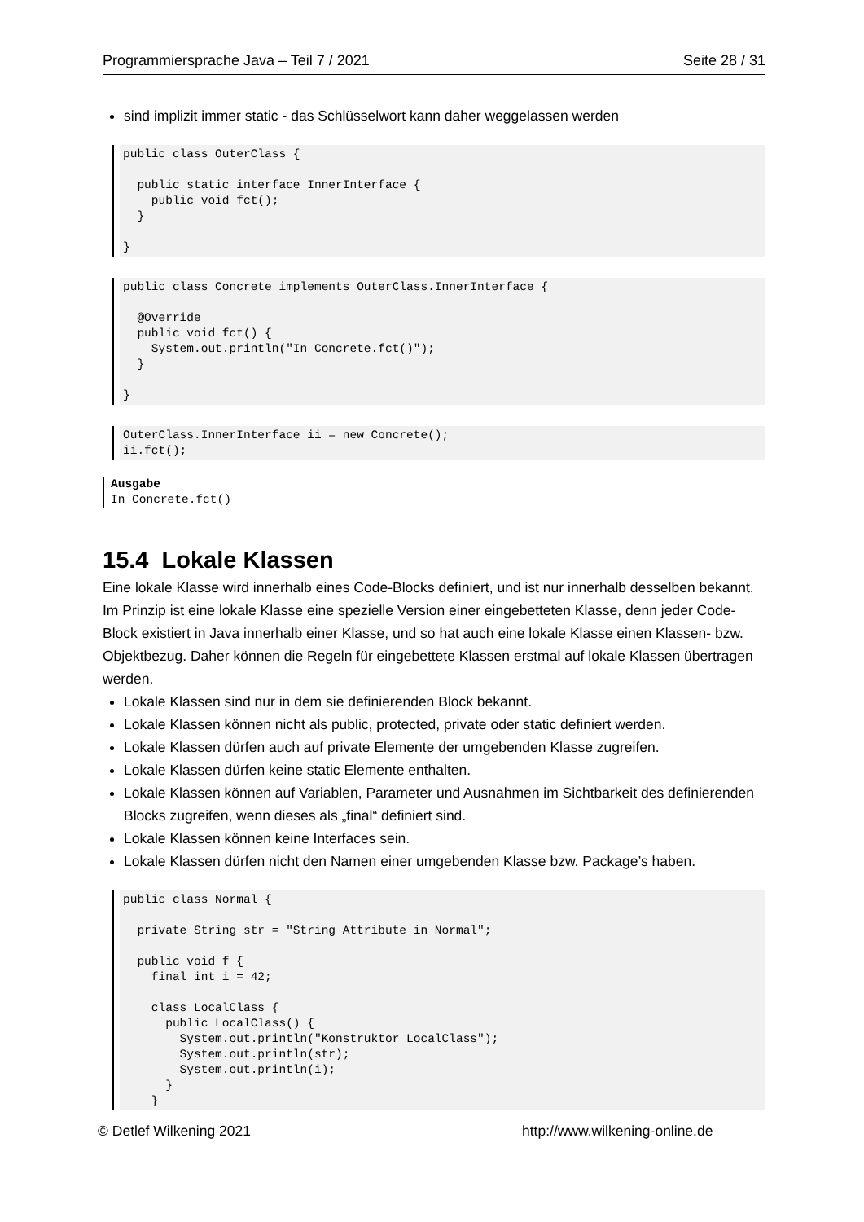Programmiersprache Java – Teil 7 / 2021 Seite 28 / 31
sind implizit immer static - das Schlüsselwort kann daher weggelassen werden
public class OuterClass {

  public static interface InnerInterface {
    public void fct();
  }

}
public class Concrete implements OuterClass.InnerInterface {

  @Override
  public void fct() {
    System.out.println("In Concrete.fct()");
  }

}
OuterClass.InnerInterface ii = new Concrete();
ii.fct();
Ausgabe
In Concrete.fct()
15.4 Lokale Klassen
Eine lokale Klasse wird innerhalb eines Code-Blocks definiert, und ist nur innerhalb desselben bekannt. Im Prinzip ist eine lokale Klasse eine spezielle Version einer eingebetteten Klasse, denn jeder Code-Block existiert in Java innerhalb einer Klasse, und so hat auch eine lokale Klasse einen Klassen- bzw. Objektbezug. Daher können die Regeln für eingebettete Klassen erstmal auf lokale Klassen übertragen werden.
Lokale Klassen sind nur in dem sie definierenden Block bekannt.
Lokale Klassen können nicht als public, protected, private oder static definiert werden.
Lokale Klassen dürfen auch auf private Elemente der umgebenden Klasse zugreifen.
Lokale Klassen dürfen keine static Elemente enthalten.
Lokale Klassen können auf Variablen, Parameter und Ausnahmen im Sichtbarkeit des definierenden Blocks zugreifen, wenn dieses als „final“ definiert sind.
Lokale Klassen können keine Interfaces sein.
Lokale Klassen dürfen nicht den Namen einer umgebenden Klasse bzw. Package’s haben.
public class Normal {

  private String str = "String Attribute in Normal";

  public void f {
    final int i = 42;

    class LocalClass {
      public LocalClass() {
        System.out.println("Konstruktor LocalClass");
        System.out.println(str);
        System.out.println(i);
      }
    }
© Detlef Wilkening 2021 http://www.wilkening-online.de